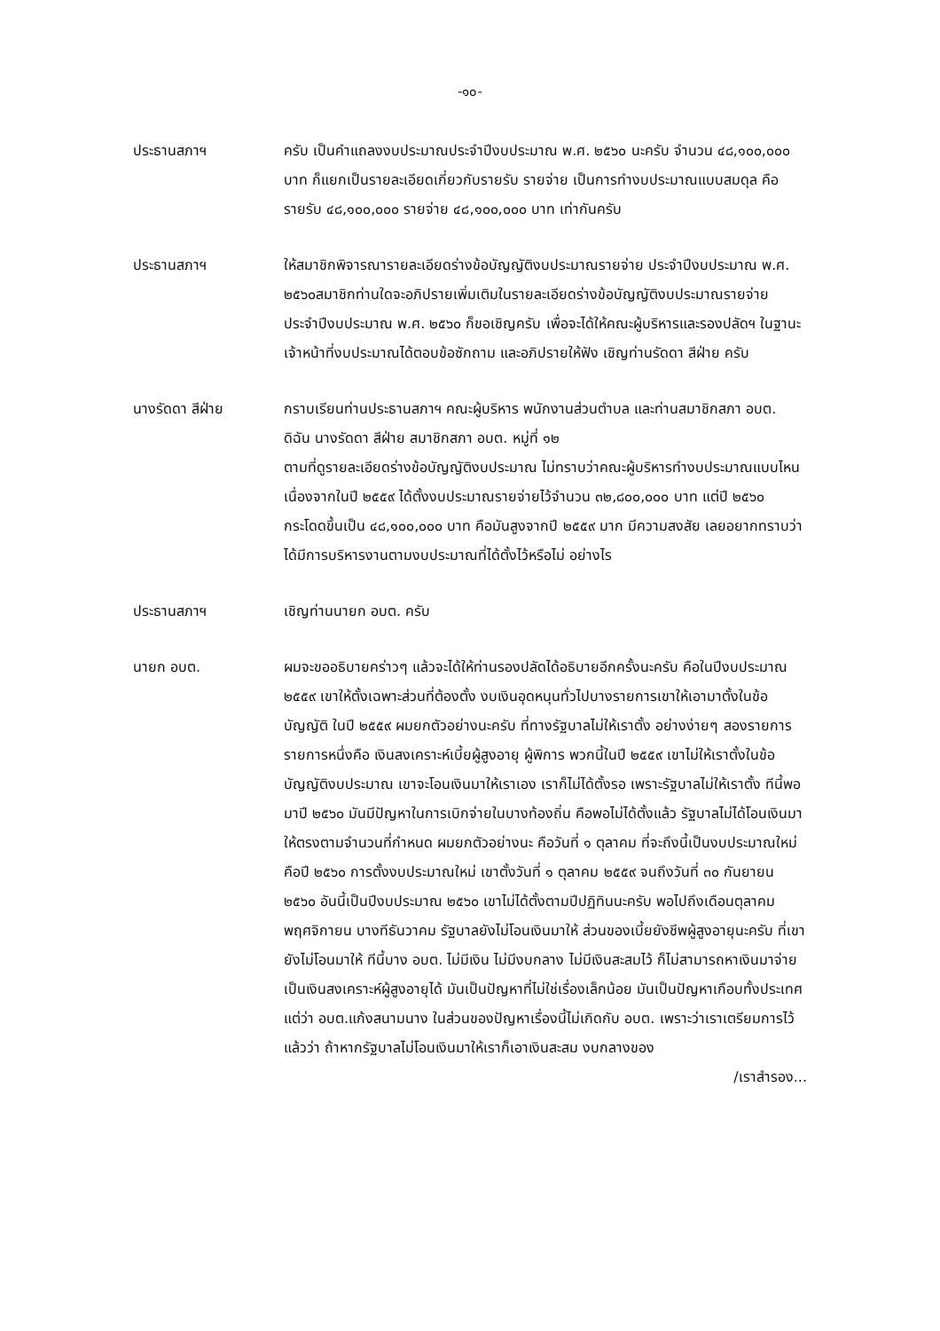-๑๐-
ประธานสภาฯ ครับ เป็นคำแถลงงบประมาณประจำปีงบประมาณ พ.ศ. ๒๕๖๐ นะครับ จำนวน ๔๘,๑๐๐,๐๐๐ บาท ก็แยกเป็นรายละเอียดเกี่ยวกับรายรับ รายจ่าย เป็นการทำงบประมาณแบบสมดุล คือ รายรับ ๔๘,๑๐๐,๐๐๐ รายจ่าย ๔๘,๑๐๐,๐๐๐ บาท เท่ากันครับ
ประธานสภาฯ ให้สมาชิกพิจารณารายละเอียดร่างข้อบัญญัติงบประมาณรายจ่าย ประจำปีงบประมาณ พ.ศ. ๒๕๖๐สมาชิกท่านใดจะอภิปรายเพิ่มเติมในรายละเอียดร่างข้อบัญญัติงบประมาณรายจ่าย ประจำปีงบประมาณ พ.ศ. ๒๕๖๐ ก็ขอเชิญครับ เพื่อจะได้ให้คณะผู้บริหารและรองปลัดฯ ในฐานะเจ้าหน้าที่งบประมาณได้ตอบข้อซักถาม และอภิปรายให้ฟัง เชิญท่านรัดดา สีฝ่าย ครับ
นางรัดดา สีฝ่าย กราบเรียนท่านประธานสภาฯ คณะผู้บริหาร พนักงานส่วนตำบล และท่านสมาชิกสภา อบต. ดิฉัน นางรัดดา สีฝ่าย สมาชิกสภา อบต. หมู่ที่ ๑๒
ตามที่ดูรายละเอียดร่างข้อบัญญัติงบประมาณ ไม่ทราบว่าคณะผู้บริหารทำงบประมาณแบบไหน เนื่องจากในปี ๒๕๕๙ ได้ตั้งงบประมาณรายจ่ายไว้จำนวน ๓๒,๘๐๐,๐๐๐ บาท แต่ปี ๒๕๖๐ กระโดดขึ้นเป็น ๔๘,๑๐๐,๐๐๐ บาท คือมันสูงจากปี ๒๕๕๙ มาก มีความสงสัย เลยอยากทราบว่าได้มีการบริหารงานตามงบประมาณที่ได้ตั้งไว้หรือไม่ อย่างไร
ประธานสภาฯ เชิญท่านนายก อบต. ครับ
นายก อบต. ผมจะขออธิบายคร่าวๆ แล้วจะได้ให้ท่านรองปลัดได้อธิบายอีกครั้งนะครับ คือในปีงบประมาณ ๒๕๕๙ เขาให้ตั้งเฉพาะส่วนที่ต้องตั้ง งบเงินอุดหนุนทั่วไปบางรายการเขาให้เอามาตั้งในข้อบัญญัติ ในปี ๒๕๕๙ ผมยกตัวอย่างนะครับ ที่ทางรัฐบาลไม่ให้เราตั้ง อย่างง่ายๆ สองรายการ รายการหนึ่งคือ เงินสงเคราะห์เบี้ยผู้สูงอายุ ผู้พิการ พวกนี้ในปี ๒๕๕๙ เขาไม่ให้เราตั้งในข้อบัญญัติงบประมาณ เขาจะโอนเงินมาให้เราเอง เราก็ไม่ได้ตั้งรอ เพราะรัฐบาลไม่ให้เราตั้ง ทีนี้พอมาปี ๒๕๖๐ มันมีปัญหาในการเบิกจ่ายในบางท้องถิ่น คือพอไม่ได้ตั้งแล้ว รัฐบาลไม่ได้โอนเงินมาให้ตรงตามจำนวนที่กำหนด ผมยกตัวอย่างนะ คือวันที่ ๑ ตุลาคม ที่จะถึงนี้เป็นงบประมาณใหม่ คือปี ๒๕๖๐ การตั้งงบประมาณใหม่ เขาตั้งวันที่ ๑ ตุลาคม ๒๕๕๙ จนถึงวันที่ ๓๐ กันยายน ๒๕๖๐ อันนี้เป็นปีงบประมาณ ๒๕๖๐ เขาไม่ได้ตั้งตามปีปฏิทินนะครับ พอไปถึงเดือนตุลาคม พฤศจิกายน บางทีธันวาคม รัฐบาลยังไม่โอนเงินมาให้ ส่วนของเบี้ยยังชีพผู้สูงอายุนะครับ ที่เขายังไม่โอนมาให้ ทีนี้บาง อบต. ไม่มีเงิน ไม่มีงบกลาง ไม่มีเงินสะสมไว้ ก็ไม่สามารถหาเงินมาจ่ายเป็นเงินสงเคราะห์ผู้สูงอายุได้ มันเป็นปัญหาที่ไม่ใช่เรื่องเล็กน้อย มันเป็นปัญหาเกือบทั้งประเทศ แต่ว่า อบต.แก้งสนามนาง ในส่วนของปัญหาเรื่องนี้ไม่เกิดกับ อบต. เพราะว่าเราเตรียมการไว้แล้วว่า ถ้าหากรัฐบาลไม่โอนเงินมาให้เราก็เอาเงินสะสม งบกลางของ
/เราสำรอง...